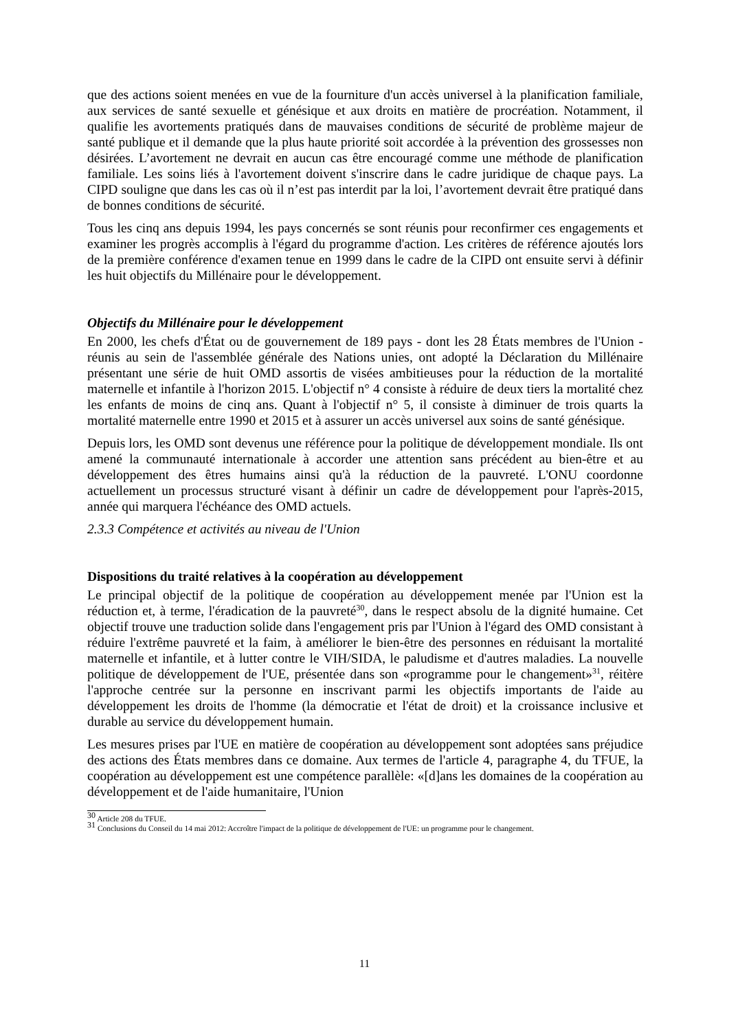que des actions soient menées en vue de la fourniture d'un accès universel à la planification familiale, aux services de santé sexuelle et génésique et aux droits en matière de procréation. Notamment, il qualifie les avortements pratiqués dans de mauvaises conditions de sécurité de problème majeur de santé publique et il demande que la plus haute priorité soit accordée à la prévention des grossesses non désirées. L’avortement ne devrait en aucun cas être encouragé comme une méthode de planification familiale. Les soins liés à l'avortement doivent s'inscrire dans le cadre juridique de chaque pays. La CIPD souligne que dans les cas où il n’est pas interdit par la loi, l’avortement devrait être pratiqué dans de bonnes conditions de sécurité.
Tous les cinq ans depuis 1994, les pays concernés se sont réunis pour reconfirmer ces engagements et examiner les progrès accomplis à l'égard du programme d'action. Les critères de référence ajoutés lors de la première conférence d'examen tenue en 1999 dans le cadre de la CIPD ont ensuite servi à définir les huit objectifs du Millénaire pour le développement.
Objectifs du Millénaire pour le développement
En 2000, les chefs d'État ou de gouvernement de 189 pays - dont les 28 États membres de l'Union - réunis au sein de l'assemblée générale des Nations unies, ont adopté la Déclaration du Millénaire présentant une série de huit OMD assortis de visées ambitieuses pour la réduction de la mortalité maternelle et infantile à l'horizon 2015. L'objectif n° 4 consiste à réduire de deux tiers la mortalité chez les enfants de moins de cinq ans. Quant à l'objectif n° 5, il consiste à diminuer de trois quarts la mortalité maternelle entre 1990 et 2015 et à assurer un accès universel aux soins de santé génésique.
Depuis lors, les OMD sont devenus une référence pour la politique de développement mondiale. Ils ont amené la communauté internationale à accorder une attention sans précédent au bien-être et au développement des êtres humains ainsi qu'à la réduction de la pauvreté. L'ONU coordonne actuellement un processus structuré visant à définir un cadre de développement pour l'après-2015, année qui marquera l'échéance des OMD actuels.
2.3.3 Compétence et activités au niveau de l'Union
Dispositions du traité relatives à la coopération au développement
Le principal objectif de la politique de coopération au développement menée par l'Union est la réduction et, à terme, l'éradication de la pauvreté<sup>30</sup>, dans le respect absolu de la dignité humaine. Cet objectif trouve une traduction solide dans l'engagement pris par l'Union à l'égard des OMD consistant à réduire l'extrême pauvreté et la faim, à améliorer le bien-être des personnes en réduisant la mortalité maternelle et infantile, et à lutter contre le VIH/SIDA, le paludisme et d'autres maladies. La nouvelle politique de développement de l'UE, présentée dans son «programme pour le changement»<sup>31</sup>, réitère l'approche centrée sur la personne en inscrivant parmi les objectifs importants de l'aide au développement les droits de l'homme (la démocratie et l'état de droit) et la croissance inclusive et durable au service du développement humain.
Les mesures prises par l'UE en matière de coopération au développement sont adoptées sans préjudice des actions des États membres dans ce domaine. Aux termes de l'article 4, paragraphe 4, du TFUE, la coopération au développement est une compétence parallèle: «[d]ans les domaines de la coopération au développement et de l'aide humanitaire, l'Union
<sup>30</sup> Article 208 du TFUE.
<sup>31</sup> Conclusions du Conseil du 14 mai 2012: Accroître l'impact de la politique de développement de l'UE: un programme pour le changement.
11